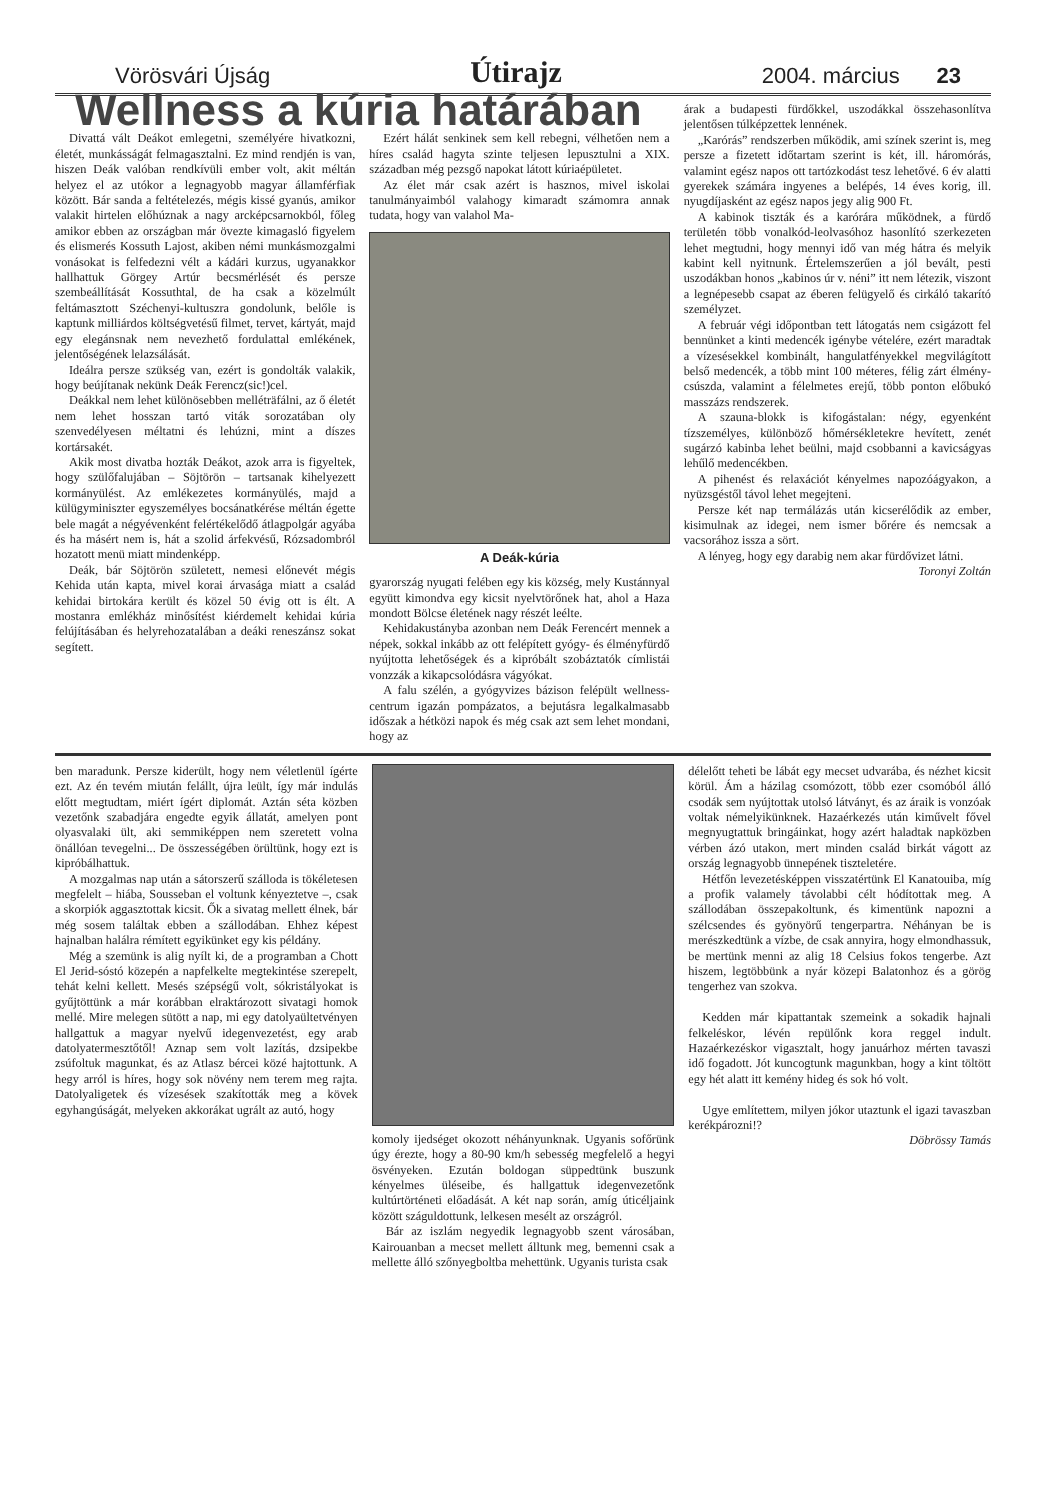Vörösvári Újság Útirajz 2004. március 23
Wellness a kúria határában
Divattá vált Deákot emlegetni, személyére hivatkozni, életét, munkásságát felmagasztalni. Ez mind rendjén is van, hiszen Deák valóban rendkívüli ember volt, akit méltán helyez el az utókor a legnagyobb magyar államférfiak között. Bár sanda a feltételezés, mégis kissé gyanús, amikor valakit hirtelen előhúznak a nagy arcképcsarnokból, főleg amikor ebben az országban már övezte kimagasló figyelem és elismerés Kossuth Lajost, akiben némi munkásmozgalmi vonásokat is felfedezni vélt a kádári kurzus, ugyanakkor hallhattuk Görgey Artúr becsmérlését és persze szembeállítását Kossuthtal, de ha csak a közelmúlt feltámasztott Széchenyi-kultuszra gondolunk, belőle is kaptunk milliárdos költségvetésű filmet, tervet, kártyát, majd egy elegánsnak nem nevezhető fordulattal emlékének, jelentőségének lelazsálását.
Ideálra persze szükség van, ezért is gondolták valakik, hogy beújítanak nekünk Deák Ferencz(sic!)cel.
Deákkal nem lehet különösebben melléträfálni, az ő életét nem lehet hosszan tartó viták sorozatában oly szenvedélyesen méltatni és lehúzni, mint a díszes kortársakét.
Akik most divatba hozták Deákot, azok arra is figyeltek, hogy szülőfalujában – Söjtörön – tartsanak kihelyezett kormányülést. Az emlékezetes kormányülés, majd a külügyminiszter egyszemélyes bocsánatkérése méltán égette bele magát a négyévenként felértékelődő átlagpolgár agyába és ha másért nem is, hát a szolid árfekvésű, Rózsadombról hozatott menü miatt mindenképp.
Deák, bár Söjtörön született, nemesi előnevét mégis Kehida után kapta, mivel korai árvasága miatt a család kehidai birtokára került és közel 50 évig ott is élt. A mostanra emlékház minősítést kiérdemelt kehidai kúria felújításában és helyrehozatalában a deáki reneszánsz sokat segített.
Ezért hálát senkinek sem kell rebegni, vélhetően nem a híres család hagyta szinte teljesen lepusztulni a XIX. században még pezsgő napokat látott kúriaépületet.
Az élet már csak azért is hasznos, mivel iskolai tanulmányaimból valahogy kimaradt számomra annak tudata, hogy van valahol Ma-
A Deák-kúria
gyarország nyugati felében egy kis község, mely Kustánnyal együtt kimondva egy kicsit nyelvtörőnek hat, ahol a Haza mondott Bölcse életének nagy részét leélte.
Kehidakustányba azonban nem Deák Ferencért mennek a népek, sokkal inkább az ott felépített gyógy- és élményfürdő nyújtotta lehetőségek és a kipróbált szobáztatók címlistái vonzzák a kikapcsolódásra vágyókat.
A falu szélén, a gyógyvizes bázison felépült wellness-centrum igazán pompázatos, a bejutásra legalkalmasabb időszak a hétközi napok és még csak azt sem lehet mondani, hogy az
árak a budapesti fürdőkkel, uszodákkal összehasonlítva jelentősen túlképzettek lennének.
„Karórás” rendszerben működik, ami színek szerint is, meg persze a fizetett időtartam szerint is két, ill. háromórás, valamint egész napos ott tartózkodást tesz lehetővé. 6 év alatti gyerekek számára ingyenes a belépés, 14 éves korig, ill. nyugdíjasként az egész napos jegy alig 900 Ft.
A kabinok tiszták és a karórára működnek, a fürdő területén több vonalkód-leolvasóhoz hasonlító szerkezeten lehet megtudni, hogy mennyi idő van még hátra és melyik kabint kell nyitnunk. Értelemszerűen a jól bevált, pesti uszodákban honos „kabinos úr v. néni” itt nem létezik, viszont a legnépesebb csapat az éberen felügyelő és cirkáló takarító személyzet.
A február végi időpontban tett látogatás nem csigázott fel bennünket a kinti medencék igénybe vételére, ezért maradtak a vízesésekkel kombinált, hangulatfényekkel megvilágított belső medencék, a több mint 100 méteres, félig zárt élmény-csúszda, valamint a félelmetes erejű, több ponton előbukó masszázs rendszerek.
A szauna-blokk is kifogástalan: négy, egyenként tízszemélyes, különböző hőmérsékletekre hevített, zenét sugárzó kabinba lehet beülni, majd csobbanni a kavicságyas lehűlő medencékben.
A pihenést és relaxációt kényelmes napozóágyakon, a nyüzsgéstől távol lehet megejteni.
Persze két nap termálázás után kicserélődik az ember, kisimulnak az idegei, nem ismer bőrére és nemcsak a vacsorához issza a sört.
A lényeg, hogy egy darabig nem akar fürdővizet látni.
Toronyi Zoltán
ben maradunk. Persze kiderült, hogy nem véletlenül ígérte ezt. Az én tevém miután felállt, újra leült, így már indulás előtt megtudtam, miért ígért diplomát. Aztán séta közben vezetőnk szabadjára engedte egyik állatát, amelyen pont olyasvalaki ült, aki semmiképpen nem szeretett volna önállóan tevegelni... De összességében örültünk, hogy ezt is kipróbálhattuk.
A mozgalmas nap után a sátorszerű szálloda is tökéletesen megfelelt – hiába, Sousseban el voltunk kényeztetve –, csak a skorpiók aggasztottak kicsit. Ők a sivatag mellett élnek, bár még sosem találtak ebben a szállodában. Ehhez képest hajnalban halálra rémített egyikünket egy kis példány.
Még a szemünk is alig nyílt ki, de a programban a Chott El Jerid-sóstó közepén a napfelkelte megtekintése szerepelt, tehát kelni kellett. Mesés szépségű volt, sókristályokat is gyűjtöttünk a már korábban elraktározott sivatagi homok mellé. Mire melegen sütött a nap, mi egy datolyaültetvényen hallgattuk a magyar nyelvű idegenvezetést, egy arab datolyatermesztőtől! Aznap sem volt lazítás, dzsipekbe zsúfoltuk magunkat, és az Atlasz bércei közé hajtottunk. A hegy arról is híres, hogy sok növény nem terem meg rajta. Datolyaligetek és vízesések szakították meg a kövek egyhangúságát, melyeken akkorákat ugrált az autó, hogy
komoly ijedséget okozott néhányunknak. Ugyanis sofőrünk úgy érezte, hogy a 80-90 km/h sebesség megfelelő a hegyi ösvényeken. Ezután boldogan süppedtünk buszunk kényelmes üléseibe, és hallgattuk idegenvezetőnk kultúrtörténeti előadását. A két nap során, amíg úticéljaink között száguldottunk, lelkesen mesélt az országról.
Bár az iszlám negyedik legnagyobb szent városában, Kairouanban a mecset mellett álltunk meg, bemenni csak a mellette álló szőnyegboltba mehettünk. Ugyanis turista csak
délelőtt teheti be lábát egy mecset udvarába, és nézhet kicsit körül. Ám a házilag csomózott, több ezer csomóból álló csodák sem nyújtottak utolsó látványt, és az áraik is vonzóak voltak némelyikünknek. Hazaérkezés után kiművelt fővel megnyugtattuk bringáinkat, hogy azért haladtak napközben vérben ázó utakon, mert minden család birkát vágott az ország legnagyobb ünnepének tiszteletére.
Hétfőn levezetésképpen visszatértünk El Kanatouiba, míg a profik valamely távolabbi célt hódítottak meg. A szállodában összepakoltunk, és kimentünk napozni a szélcsendes és gyönyörű tengerpartra. Néhányan be is merészkedtünk a vízbe, de csak annyira, hogy elmondhassuk, be mertünk menni az alig 18 Celsius fokos tengerbe. Azt hiszem, legtöbbünk a nyár közepi Balatonhoz és a görög tengerhez van szokva.
Kedden már kipattantak szemeink a sokadik hajnali felkeléskor, lévén repülőnk kora reggel indult. Hazaérkezéskor vigasztalt, hogy januárhoz mérten tavaszi idő fogadott. Jót kuncogtunk magunkban, hogy a kint töltött egy hét alatt itt kemény hideg és sok hó volt.
Ugye említettem, milyen jókor utaztunk el igazi tavaszban kerékpározni!?
Döbrössy Tamás